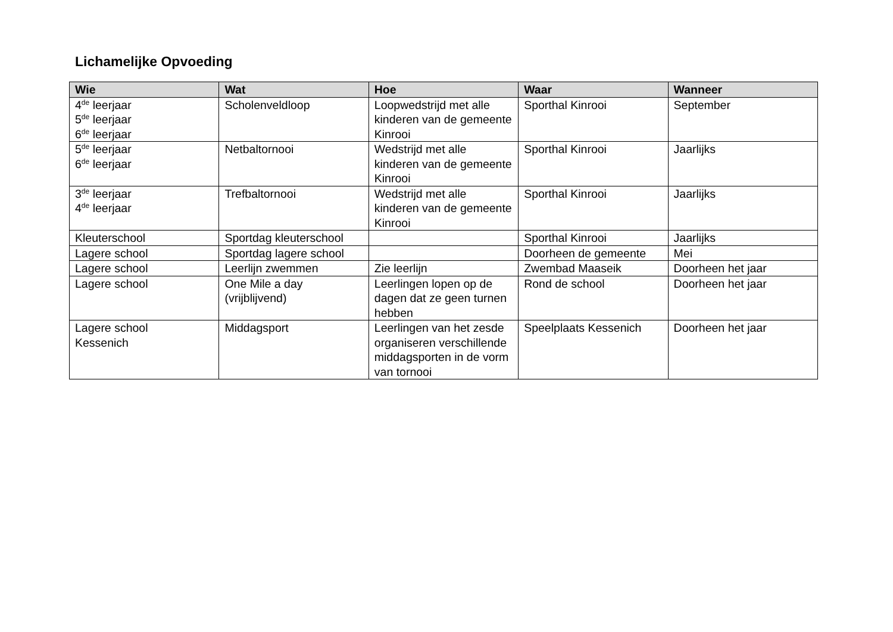Lichamelijke Opvoeding
| Wie | Wat | Hoe | Waar | Wanneer |
| --- | --- | --- | --- | --- |
| 4<sup>de</sup> leerjaar 5<sup>de</sup> leerjaar 6<sup>de</sup> leerjaar | Scholenveldloop | Loopwedstrijd met alle kinderen van de gemeente Kinrooi | Sporthal Kinrooi | September |
| 5<sup>de</sup> leerjaar 6<sup>de</sup> leerjaar | Netbaltornooi | Wedstrijd met alle kinderen van de gemeente Kinrooi | Sporthal Kinrooi | Jaarlijks |
| 3<sup>de</sup> leerjaar 4<sup>de</sup> leerjaar | Trefbaltornooi | Wedstrijd met alle kinderen van de gemeente Kinrooi | Sporthal Kinrooi | Jaarlijks |
| Kleuterschool | Sportdag kleuterschool | | Sporthal Kinrooi | Jaarlijks |
| Lagere school | Sportdag lagere school | | Doorheen de gemeente | Mei |
| Lagere school | Leerlijn zwemmen | Zie leerlijn | Zwembad Maaseik | Doorheen het jaar |
| Lagere school | One Mile a day (vrijblijvend) | Leerlingen lopen op de dagen dat ze geen turnen hebben | Rond de school | Doorheen het jaar |
| Lagere school Kessenich | Middagsport | Leerlingen van het zesde organiseren verschillende middagsporten in de vorm van tornooi | Speelplaats Kessenich | Doorheen het jaar |